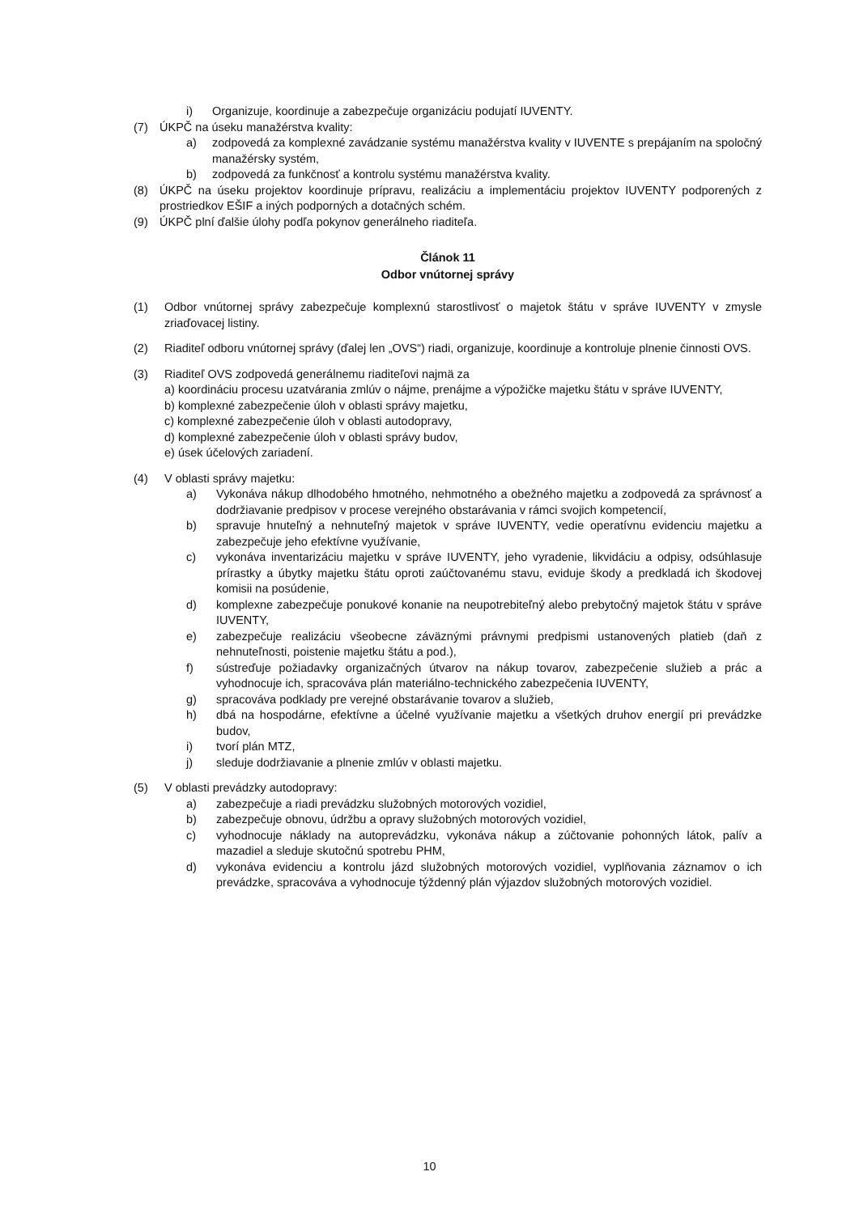i) Organizuje, koordinuje a zabezpečuje organizáciu podujatí IUVENTY.
(7) ÚKPČ na úseku manažérstva kvality:
a) zodpovedá za komplexné zavádzanie systému manažérstva kvality v IUVENTE s prepájaním na spoločný manažérsky systém,
b) zodpovedá za funkčnosť a kontrolu systému manažérstva kvality.
(8) ÚKPČ na úseku projektov koordinuje prípravu, realizáciu a implementáciu projektov IUVENTY podporených z prostriedkov EŠIF a iných podporných a dotačných schém.
(9) ÚKPČ plní ďalšie úlohy podľa pokynov generálneho riaditeľa.
Článok 11
Odbor vnútornej správy
(1) Odbor vnútornej správy zabezpečuje komplexnú starostlivosť o majetok štátu v správe IUVENTY v zmysle zriaďovacej listiny.
(2) Riaditeľ odboru vnútornej správy (ďalej len „OVS“) riadi, organizuje, koordinuje a kontroluje plnenie činnosti OVS.
(3) Riaditeľ OVS zodpovedá generálnemu riaditeľovi najmä za
a) koordináciu procesu uzatvárania zmlúv o nájme, prenájme a výpožičke majetku štátu v správe IUVENTY,
b) komplexné zabezpečenie úloh v oblasti správy majetku,
c) komplexné zabezpečenie úloh v oblasti autodopravy,
d) komplexné zabezpečenie úloh v oblasti správy budov,
e) úsek účelových zariadení.
(4) V oblasti správy majetku:
a) Vykonáva nákup dlhodobého hmotného, nehmotného a obežného majetku a zodpovedá za správnosť a dodržiavanie predpisov v procese verejného obstarávania v rámci svojich kompetencií,
b) spravuje hnuteľný a nehnuteľný majetok v správe IUVENTY, vedie operatívnu evidenciu majetku a zabezpečuje jeho efektívne využívanie,
c) vykonáva inventarizáciu majetku v správe IUVENTY, jeho vyradenie, likvidáciu a odpisy, odsúhlasuje prírastky a úbytky majetku štátu oproti zaúčtovanému stavu, eviduje škody a predkladá ich škodovej komisii na posúdenie,
d) komplexne zabezpečuje ponukové konanie na neupotrebiteľný alebo prebytočný majetok štátu v správe IUVENTY,
e) zabezpečuje realizáciu všeobecne záväznými právnymi predpismi ustanovených platieb (daň z nehnuteľnosti, poistenie majetku štátu a pod.),
f) sústreďuje požiadavky organizačných útvarov na nákup tovarov, zabezpečenie služieb a prác a vyhodnocuje ich, spracováva plán materiálno-technického zabezpečenia IUVENTY,
g) spracováva podklady pre verejné obstarávanie tovarov a služieb,
h) dbá na hospodárne, efektívne a účelné využívanie majetku a všetkých druhov energií pri prevádzke budov,
i) tvorí plán MTZ,
j) sleduje dodržiavanie a plnenie zmlúv v oblasti majetku.
(5) V oblasti prevádzky autodopravy:
a) zabezpečuje a riadi prevádzku služobných motorových vozidiel,
b) zabezpečuje obnovu, údržbu a opravy služobných motorových vozidiel,
c) vyhodnocuje náklady na autoprevádzku, vykonáva nákup a zúčtovanie pohonných látok, palív a mazadiel a sleduje skutočnú spotrebu PHM,
d) vykonáva evidenciu a kontrolu jázd služobných motorových vozidiel, vyplňovania záznamov o ich prevádzke, spracováva a vyhodnocuje týždenný plán výjazdov služobných motorových vozidiel.
10